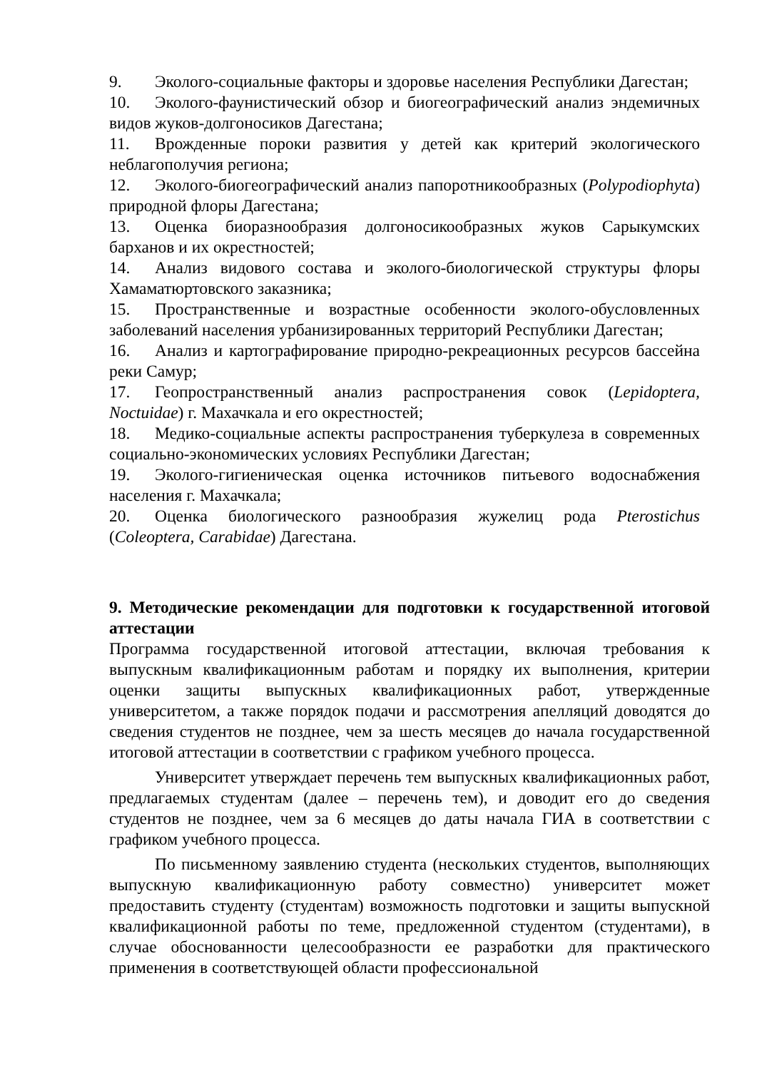9. Эколого-социальные факторы и здоровье населения Республики Дагестан;
10. Эколого-фаунистический обзор и биогеографический анализ эндемичных видов жуков-долгоносиков Дагестана;
11. Врожденные пороки развития у детей как критерий экологического неблагополучия региона;
12. Эколого-биогеографический анализ папоротникообразных (Polypodiophyta) природной флоры Дагестана;
13. Оценка биоразнообразия долгоносикообразных жуков Сарыкумских барханов и их окрестностей;
14. Анализ видового состава и эколого-биологической структуры флоры Хамаматюртовского заказника;
15. Пространственные и возрастные особенности эколого-обусловленных заболеваний населения урбанизированных территорий Республики Дагестан;
16. Анализ и картографирование природно-рекреационных ресурсов бассейна реки Самур;
17. Геопространственный анализ распространения совок (Lepidoptera, Noctuidae) г. Махачкала и его окрестностей;
18. Медико-социальные аспекты распространения туберкулеза в современных социально-экономических условиях Республики Дагестан;
19. Эколого-гигиеническая оценка источников питьевого водоснабжения населения г. Махачкала;
20. Оценка биологического разнообразия жужелиц рода Pterostichus (Coleoptera, Carabidae) Дагестана.
9. Методические рекомендации для подготовки к государственной итоговой аттестации
Программа государственной итоговой аттестации, включая требования к выпускным квалификационным работам и порядку их выполнения, критерии оценки защиты выпускных квалификационных работ, утвержденные университетом, а также порядок подачи и рассмотрения апелляций доводятся до сведения студентов не позднее, чем за шесть месяцев до начала государственной итоговой аттестации в соответствии с графиком учебного процесса.
Университет утверждает перечень тем выпускных квалификационных работ, предлагаемых студентам (далее – перечень тем), и доводит его до сведения студентов не позднее, чем за 6 месяцев до даты начала ГИА в соответствии с графиком учебного процесса.
По письменному заявлению студента (нескольких студентов, выполняющих выпускную квалификационную работу совместно) университет может предоставить студенту (студентам) возможность подготовки и защиты выпускной квалификационной работы по теме, предложенной студентом (студентами), в случае обоснованности целесообразности ее разработки для практического применения в соответствующей области профессиональной